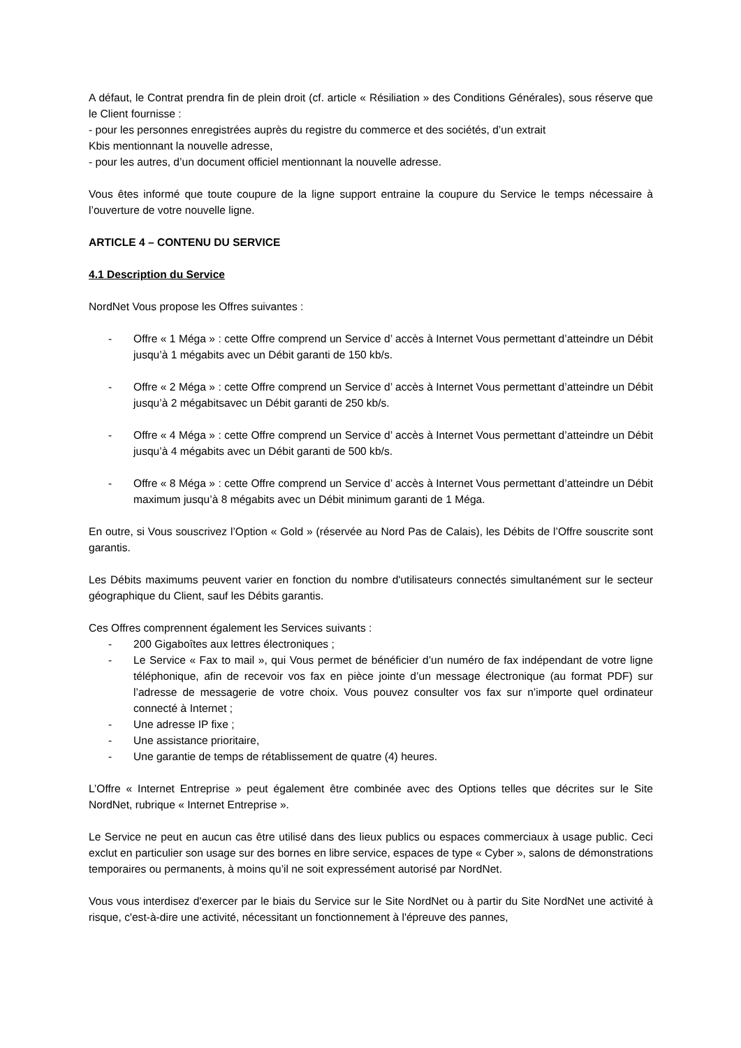A défaut, le Contrat prendra fin de plein droit (cf. article « Résiliation » des Conditions Générales), sous réserve que le Client fournisse :
- pour les personnes enregistrées auprès du registre du commerce et des sociétés, d’un extrait
Kbis mentionnant la nouvelle adresse,
- pour les autres, d’un document officiel mentionnant la nouvelle adresse.
Vous êtes informé que toute coupure de la ligne support entraine la coupure du Service le temps nécessaire à l’ouverture de votre nouvelle ligne.
ARTICLE 4 – CONTENU DU SERVICE
4.1 Description du Service
NordNet Vous propose les Offres suivantes :
- Offre « 1 Méga » : cette Offre comprend un Service d’ accès à Internet Vous permettant d’atteindre un Débit jusqu’à 1 mégabits avec un Débit garanti de 150 kb/s.
- Offre « 2 Méga » : cette Offre comprend un Service d’ accès à Internet Vous permettant d’atteindre un Débit jusqu’à 2 mégabitsavec un Débit garanti de 250 kb/s.
- Offre « 4 Méga » : cette Offre comprend un Service d’ accès à Internet Vous permettant d’atteindre un Débit jusqu’à 4 mégabits avec un Débit garanti de 500 kb/s.
- Offre « 8 Méga » : cette Offre comprend un Service d’ accès à Internet Vous permettant d’atteindre un Débit maximum jusqu’à 8 mégabits avec un Débit minimum garanti de 1 Méga.
En outre, si Vous souscrivez l’Option « Gold » (réservée au Nord Pas de Calais), les Débits de l’Offre souscrite sont garantis.
Les Débits maximums peuvent varier en fonction du nombre d'utilisateurs connectés simultanément sur le secteur géographique du Client, sauf les Débits garantis.
Ces Offres comprennent également les Services suivants :
- 200 Gigaboîtes aux lettres électroniques ;
- Le Service « Fax to mail », qui Vous permet de bénéficier d’un numéro de fax indépendant de votre ligne téléphonique, afin de recevoir vos fax en pièce jointe d’un message électronique (au format PDF) sur l’adresse de messagerie de votre choix. Vous pouvez consulter vos fax sur n’importe quel ordinateur connecté à Internet ;
- Une adresse IP fixe ;
- Une assistance prioritaire,
- Une garantie de temps de rétablissement de quatre (4) heures.
L’Offre « Internet Entreprise » peut également être combinée avec des Options telles que décrites sur le Site NordNet, rubrique « Internet Entreprise ».
Le Service ne peut en aucun cas être utilisé dans des lieux publics ou espaces commerciaux à usage public. Ceci exclut en particulier son usage sur des bornes en libre service, espaces de type « Cyber », salons de démonstrations temporaires ou permanents, à moins qu’il ne soit expressément autorisé par NordNet.
Vous vous interdisez d'exercer par le biais du Service sur le Site NordNet ou à partir du Site NordNet une activité à risque, c'est-à-dire une activité, nécessitant un fonctionnement à l'épreuve des pannes,